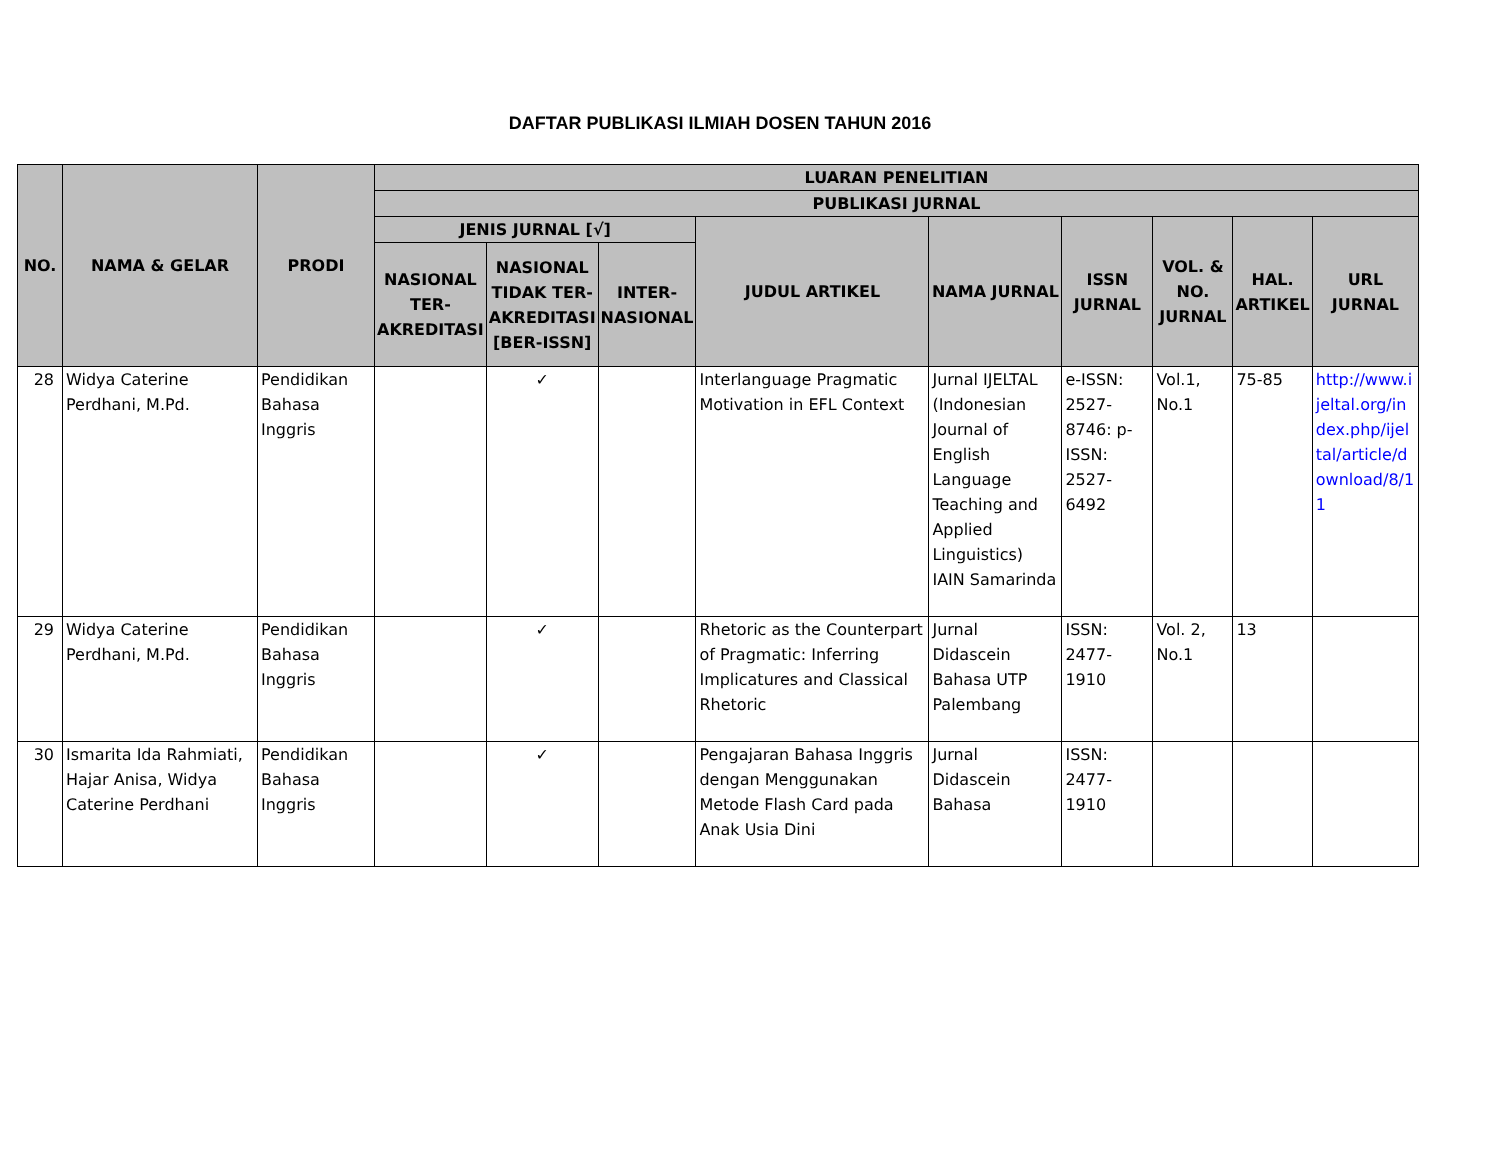DAFTAR PUBLIKASI ILMIAH DOSEN TAHUN 2016
| NO. | NAMA & GELAR | PRODI | LUARAN PENELITIAN | | | | | | | | |
| --- | --- | --- | --- | --- | --- | --- | --- | --- | --- | --- | --- |
| | | | PUBLIKASI JURNAL | | | | | | | | |
| | | | JENIS JURNAL [√] | | | JUDUL ARTIKEL | NAMA JURNAL | ISSN JURNAL | VOL. & NO. JURNAL | HAL. ARTIKEL | URL JURNAL |
| | | | NASIONAL TER-AKREDITASI | NASIONAL TIDAK TER-AKREDITASI [BER-ISSN] | INTER-NASIONAL | | | | | | |
| 28 | Widya Caterine Perdhani, M.Pd. | Pendidikan Bahasa Inggris | | ✓ | | Interlanguage Pragmatic Motivation in EFL Context | Jurnal IJELTAL (Indonesian Journal of English Language Teaching and Applied Linguistics) IAIN Samarinda | e-ISSN: 2527-8746: p-ISSN: 2527-6492 | Vol.1, No.1 | 75-85 | http://www.ijeltal.org/index.php/ijeltal/article/download/8/11 |
| 29 | Widya Caterine Perdhani, M.Pd. | Pendidikan Bahasa Inggris | | ✓ | | Rhetoric as the Counterpart of Pragmatic: Inferring Implicatures and Classical Rhetoric | Jurnal Didascein Bahasa UTP Palembang | ISSN: 2477-1910 | Vol. 2, No.1 | 13 | |
| 30 | Ismarita Ida Rahmiati, Hajar Anisa, Widya Caterine Perdhani | Pendidikan Bahasa Inggris | | ✓ | | Pengajaran Bahasa Inggris dengan Menggunakan Metode Flash Card pada Anak Usia Dini | Jurnal Didascein Bahasa | ISSN: 2477-1910 | | | |